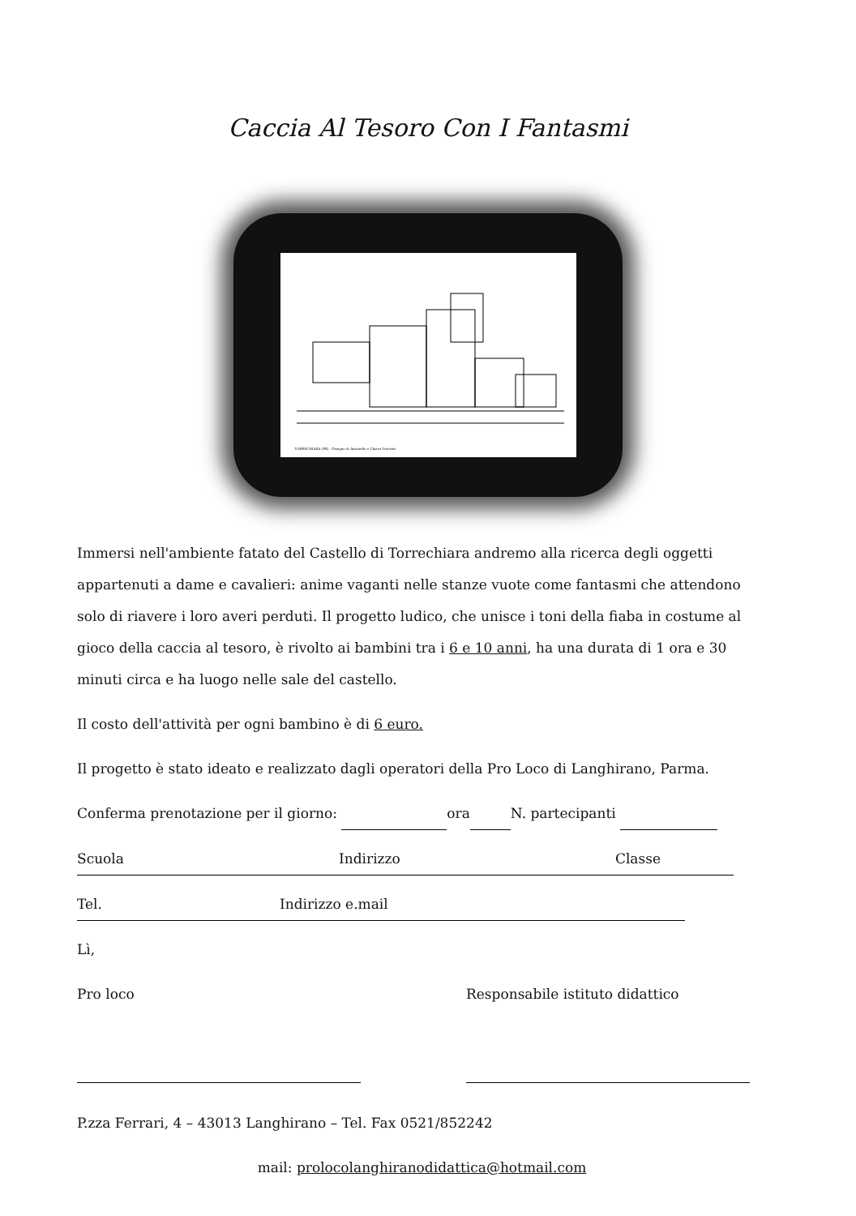Caccia Al Tesoro Con I Fantasmi
TORRECHIARA (PR) - Disegno di Antonello e Chiara Vincenti
Immersi nell'ambiente fatato del Castello di Torrechiara andremo alla ricerca degli oggetti appartenuti a dame e cavalieri: anime vaganti nelle stanze vuote come fantasmi che attendono solo di riavere i loro averi perduti. Il progetto ludico, che unisce i toni della fiaba in costume al gioco della caccia al tesoro, è rivolto ai bambini tra i 6 e 10 anni, ha una durata di 1 ora e 30 minuti circa e ha luogo nelle sale del castello.
Il costo dell'attività per ogni bambino è di 6 euro.
Il progetto è stato ideato e realizzato dagli operatori della Pro Loco di Langhirano, Parma.
Conferma prenotazione per il giorno: ora N. partecipanti
Scuola Indirizzo Classe
Tel. Indirizzo e.mail
Lì,
Pro loco Responsabile istituto didattico
P.zza Ferrari, 4 – 43013 Langhirano – Tel. Fax 0521/852242
mail: prolocolanghiranodidattica@hotmail.com